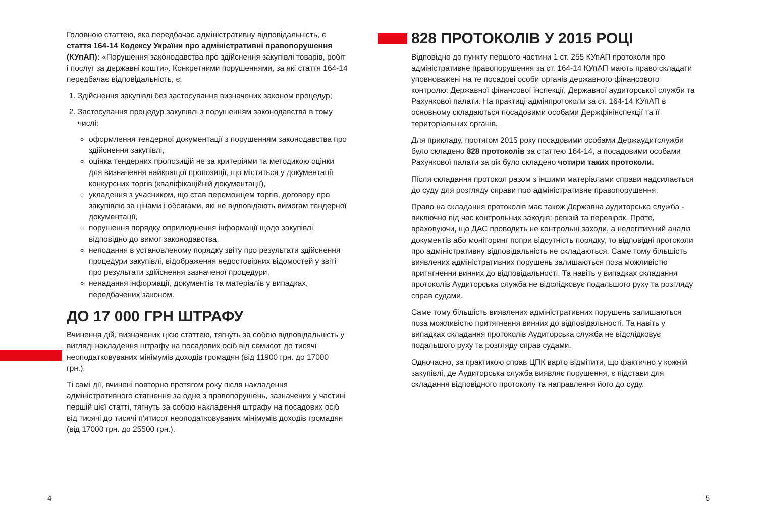Головною статтею, яка передбачає адміністративну відповідальність, є стаття 164-14 Кодексу України про адміністративні правопорушення (КУпАП): «Порушення законодавства про здійснення закупівлі товарів, робіт і послуг за державні кошти». Конкретними порушеннями, за які стаття 164-14 передбачає відповідальність, є:
1. Здійснення закупівлі без застосування визначених законом процедур;
2. Застосування процедур закупівлі з порушенням законодавства в тому числі:
оформлення тендерної документації з порушенням законодавства про здійснення закупівлі,
оцінка тендерних пропозицій не за критеріями та методикою оцінки для визначення найкращої пропозиції, що містяться у документації конкурсних торгів (кваліфікаційній документації),
укладення з учасником, що став переможцем торгів, договору про закупівлю за цінами і обсягами, які не відповідають вимогам тендерної документації,
порушення порядку оприлюднення інформації щодо закупівлі відповідно до вимог законодавства,
неподання в установленому порядку звіту про результати здійснення процедури закупівлі, відображення недостовірних відомостей у звіті про результати здійснення зазначеної процедури,
ненадання інформації, документів та матеріалів у випадках, передбачених законом.
ДО 17 000 ГРН ШТРАФУ
Вчинення дій, визначених цією статтею, тягнуть за собою відповідальність у вигляді накладення штрафу на посадових осіб від семисот до тисячі неоподатковуваних мінімумів доходів громадян (від 11900 грн. до 17000 грн.).
Ті самі дії, вчинені повторно протягом року після накладення адміністративного стягнення за одне з правопорушень, зазначених у частині першій цієї статті, тягнуть за собою накладення штрафу на посадових осіб від тисячі до тисячі п'ятисот неоподатковуваних мінімумів доходів громадян (від 17000 грн. до 25500 грн.).
828 ПРОТОКОЛІВ У 2015 РОЦІ
Відповідно до пункту першого частини 1 ст. 255 КУпАП протоколи про адміністративне правопорушення за ст. 164-14 КУпАП мають право складати уповноважені на те посадові особи органів державного фінансового контролю: Державної фінансової інспекції, Державної аудиторської служби та Рахункової палати. На практиці адмінпротоколи за ст. 164-14 КУпАП в основному складаються посадовими особами Держфінінспекції та її територіальних органів.
Для прикладу, протягом 2015 року посадовими особами Держаудитслужби було складено 828 протоколів за статтею 164-14, а посадовими особами Рахункової палати за рік було складено чотири таких протоколи.
Після складання протокол разом з іншими матеріалами справи надсилається до суду для розгляду справи про адміністративне правопорушення.
Право на складання протоколів має також Державна аудиторська служба - виключно під час контрольних заходів: ревізій та перевірок. Проте, враховуючи, що ДАС проводить не контрольні заходи, а нелегітимний аналіз документів або моніторинг попри відсутність порядку, то відповідні протоколи про адміністративну відповідальність не складаються. Саме тому більшість виявлених адміністративних порушень залишаються поза можливістю притягнення винних до відповідальності. Та навіть у випадках складання протоколів Аудиторська служба не відслідковує подальшого руху та розгляду справ судами.
Саме тому більшість виявлених адміністративних порушень залишаються поза можливістю притягнення винних до відповідальності. Та навіть у випадках складання протоколів Аудиторська служба не відслідковує подальшого руху та розгляду справ судами.
Одночасно, за практикою справ ЦПК варто відмітити, що фактично у кожній закупівлі, де Аудиторська служба виявляє порушення, є підстави для складання відповідного протоколу та направлення його до суду.
4 5